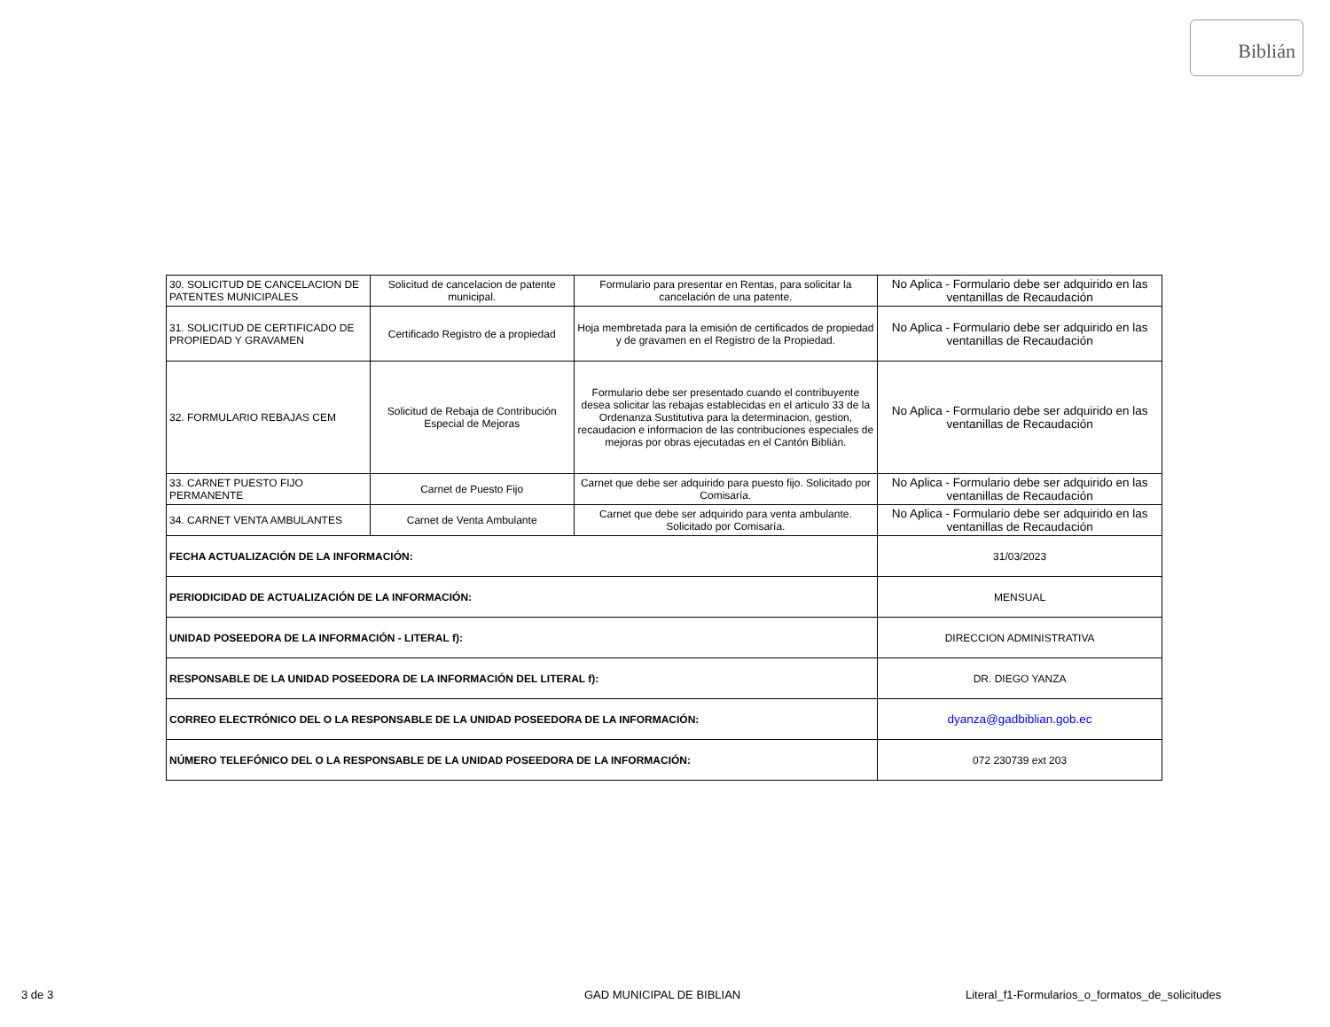Biblián
| 30. SOLICITUD DE CANCELACION DE PATENTES MUNICIPALES | Solicitud de cancelacion de patente municipal. | Formulario para presentar en Rentas, para solicitar la cancelación de una patente. | No Aplica - Formulario debe ser adquirido en las ventanillas de Recaudación |
| 31. SOLICITUD DE CERTIFICADO DE PROPIEDAD Y GRAVAMEN | Certificado Registro de a propiedad | Hoja membretada para la emisión de certificados de propiedad y de gravamen en el Registro de la Propiedad. | No Aplica - Formulario debe ser adquirido en las ventanillas de Recaudación |
| 32. FORMULARIO REBAJAS CEM | Solicitud de Rebaja de Contribución Especial de Mejoras | Formulario debe ser presentado cuando el contribuyente desea solicitar las rebajas establecidas en el articulo 33 de la Ordenanza Sustitutiva para la determinacion, gestion, recaudacion e informacion de las contribuciones especiales de mejoras por obras ejecutadas en el Cantón Biblián. | No Aplica - Formulario debe ser adquirido en las ventanillas de Recaudación |
| 33. CARNET PUESTO FIJO PERMANENTE | Carnet de Puesto Fijo | Carnet que debe ser adquirido para puesto fijo. Solicitado por Comisaría. | No Aplica - Formulario debe ser adquirido en las ventanillas de Recaudación |
| 34. CARNET VENTA AMBULANTES | Carnet de Venta Ambulante | Carnet que debe ser adquirido para venta ambulante. Solicitado por Comisaría. | No Aplica - Formulario debe ser adquirido en las ventanillas de Recaudación |
| FECHA ACTUALIZACIÓN DE LA INFORMACIÓN: | | | 31/03/2023 |
| PERIODICIDAD DE ACTUALIZACIÓN DE LA INFORMACIÓN: | | | MENSUAL |
| UNIDAD POSEEDORA DE LA INFORMACIÓN - LITERAL f): | | | DIRECCION ADMINISTRATIVA |
| RESPONSABLE DE LA UNIDAD POSEEDORA DE LA INFORMACIÓN DEL LITERAL f): | | | DR. DIEGO YANZA |
| CORREO ELECTRÓNICO DEL O LA RESPONSABLE DE LA UNIDAD POSEEDORA DE LA INFORMACIÓN: | | | dyanza@gadbiblian.gob.ec |
| NÚMERO TELEFÓNICO DEL O LA RESPONSABLE DE LA UNIDAD POSEEDORA DE LA INFORMACIÓN: | | | 072 230739 ext 203 |
3 de 3 GAD MUNICIPAL DE BIBLIAN Literal_f1-Formularios_o_formatos_de_solicitudes